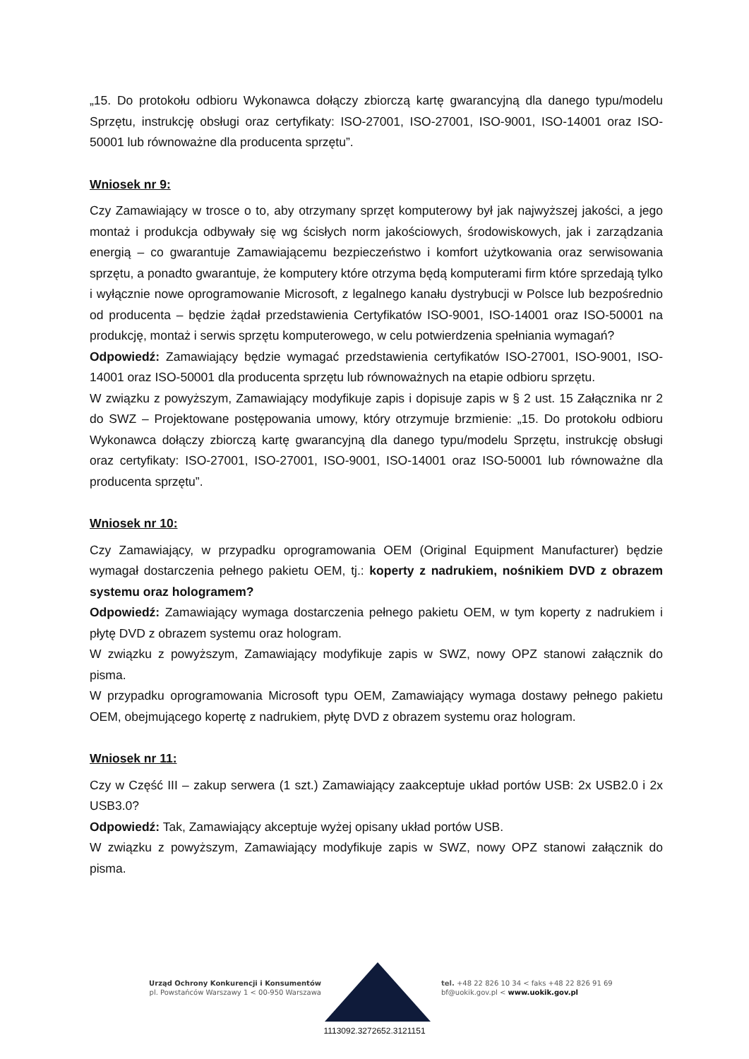„15. Do protokołu odbioru Wykonawca dołączy zbiorczą kartę gwarancyjną dla danego typu/modelu Sprzętu, instrukcję obsługi oraz certyfikaty: ISO-27001, ISO-27001, ISO-9001, ISO-14001 oraz ISO-50001 lub równoważne dla producenta sprzętu”.
Wniosek nr 9:
Czy Zamawiający w trosce o to, aby otrzymany sprzęt komputerowy był jak najwyższej jakości, a jego montaż i produkcja odbywały się wg ścisłych norm jakościowych, środowiskowych, jak i zarządzania energią – co gwarantuje Zamawiającemu bezpieczeństwo i komfort użytkowania oraz serwisowania sprzętu, a ponadto gwarantuje, że komputery które otrzyma będą komputerami firm które sprzedają tylko i wyłącznie nowe oprogramowanie Microsoft, z legalnego kanału dystrybucji w Polsce lub bezpośrednio od producenta – będzie żądał przedstawienia Certyfikatów ISO-9001, ISO-14001 oraz ISO-50001 na produkcję, montaż i serwis sprzętu komputerowego, w celu potwierdzenia spełniania wymagań?
Odpowiedź: Zamawiający będzie wymagać przedstawienia certyfikatów ISO-27001, ISO-9001, ISO-14001 oraz ISO-50001 dla producenta sprzętu lub równoważnych na etapie odbioru sprzętu.
W związku z powyższym, Zamawiający modyfikuje zapis i dopisuje zapis w § 2 ust. 15 Załącznika nr 2 do SWZ – Projektowane postępowania umowy, który otrzymuje brzmienie: „15. Do protokołu odbioru Wykonawca dołączy zbiorczą kartę gwarancyjną dla danego typu/modelu Sprzętu, instrukcję obsługi oraz certyfikaty: ISO-27001, ISO-27001, ISO-9001, ISO-14001 oraz ISO-50001 lub równoważne dla producenta sprzętu”.
Wniosek nr 10:
Czy Zamawiający, w przypadku oprogramowania OEM (Original Equipment Manufacturer) będzie wymagał dostarczenia pełnego pakietu OEM, tj.: koperty z nadrukiem, nośnikiem DVD z obrazem systemu oraz hologramem?
Odpowiedź: Zamawiający wymaga dostarczenia pełnego pakietu OEM, w tym koperty z nadrukiem i płytę DVD z obrazem systemu oraz hologram.
W związku z powyższym, Zamawiający modyfikuje zapis w SWZ, nowy OPZ stanowi załącznik do pisma.
W przypadku oprogramowania Microsoft typu OEM, Zamawiający wymaga dostawy pełnego pakietu OEM, obejmującego kopertę z nadrukiem, płytę DVD z obrazem systemu oraz hologram.
Wniosek nr 11:
Czy w Część III – zakup serwera (1 szt.) Zamawiający zaakceptuje układ portów USB: 2x USB2.0 i 2x USB3.0?
Odpowiedź: Tak, Zamawiający akceptuje wyżej opisany układ portów USB.
W związku z powyższym, Zamawiający modyfikuje zapis w SWZ, nowy OPZ stanowi załącznik do pisma.
Urząd Ochrony Konkurencji i Konsumentów
pl. Powstańców Warszawy 1 < 00-950 Warszawa
tel. +48 22 826 10 34 < faks +48 22 826 91 69
bf@uokik.gov.pl < www.uokik.gov.pl
1113092.3272652.3121151